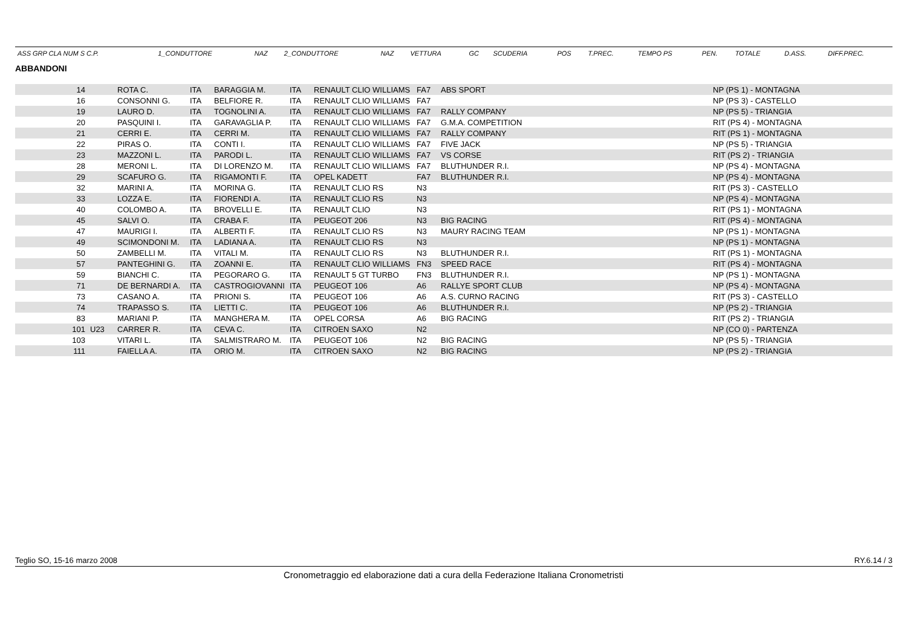| ASS GRP CLA NUM S C.P. | 1_CONDUTTORE | NAZ | 2_CONDUTTORE | NAZ | VETTURA | GC | SCUDERIA | POS | T.PREC. | TEMPO PS | PEN. | TOTALE | D.ASS. | DIFF.PREC. |
ABBANDONI
| 14 | | ROTA C. | ITA | BARAGGIA M. | ITA | RENAULT CLIO WILLIAMS | FA7 | ABS SPORT | NP (PS 1) - MONTAGNA |
| 16 | | CONSONNI G. | ITA | BELFIORE R. | ITA | RENAULT CLIO WILLIAMS | FA7 | | NP (PS 3) - CASTELLO |
| 19 | | LAURO D. | ITA | TOGNOLINI A. | ITA | RENAULT CLIO WILLIAMS | FA7 | RALLY COMPANY | NP (PS 5) - TRIANGIA |
| 20 | | PASQUINI I. | ITA | GARAVAGLIA P. | ITA | RENAULT CLIO WILLIAMS | FA7 | G.M.A. COMPETITION | RIT (PS 4) - MONTAGNA |
| 21 | | CERRI E. | ITA | CERRI M. | ITA | RENAULT CLIO WILLIAMS | FA7 | RALLY COMPANY | RIT (PS 1) - MONTAGNA |
| 22 | | PIRAS O. | ITA | CONTI I. | ITA | RENAULT CLIO WILLIAMS | FA7 | FIVE JACK | NP (PS 5) - TRIANGIA |
| 23 | | MAZZONI L. | ITA | PARODI L. | ITA | RENAULT CLIO WILLIAMS | FA7 | VS CORSE | RIT (PS 2) - TRIANGIA |
| 28 | | MERONI L. | ITA | DI LORENZO M. | ITA | RENAULT CLIO WILLIAMS | FA7 | BLUTHUNDER R.I. | NP (PS 4) - MONTAGNA |
| 29 | | SCAFURO G. | ITA | RIGAMONTI F. | ITA | OPEL KADETT | FA7 | BLUTHUNDER R.I. | NP (PS 4) - MONTAGNA |
| 32 | | MARINI A. | ITA | MORINA G. | ITA | RENAULT CLIO RS | N3 | | RIT (PS 3) - CASTELLO |
| 33 | | LOZZA E. | ITA | FIORENDI A. | ITA | RENAULT CLIO RS | N3 | | NP (PS 4) - MONTAGNA |
| 40 | | COLOMBO A. | ITA | BROVELLI E. | ITA | RENAULT CLIO | N3 | | RIT (PS 1) - MONTAGNA |
| 45 | | SALVI O. | ITA | CRABA F. | ITA | PEUGEOT 206 | N3 | BIG RACING | RIT (PS 4) - MONTAGNA |
| 47 | | MAURIGI I. | ITA | ALBERTI F. | ITA | RENAULT CLIO RS | N3 | MAURY RACING TEAM | NP (PS 1) - MONTAGNA |
| 49 | | SCIMONDONI M. | ITA | LADIANA A. | ITA | RENAULT CLIO RS | N3 | | NP (PS 1) - MONTAGNA |
| 50 | | ZAMBELLI M. | ITA | VITALI M. | ITA | RENAULT CLIO RS | N3 | BLUTHUNDER R.I. | RIT (PS 1) - MONTAGNA |
| 57 | | PANTEGHINI G. | ITA | ZOANNI E. | ITA | RENAULT CLIO WILLIAMS | FN3 | SPEED RACE | RIT (PS 4) - MONTAGNA |
| 59 | | BIANCHI C. | ITA | PEGORARO G. | ITA | RENAULT 5 GT TURBO | FN3 | BLUTHUNDER R.I. | NP (PS 1) - MONTAGNA |
| 71 | | DE BERNARDI A. | ITA | CASTROGIOVANNI | ITA | PEUGEOT 106 | A6 | RALLYE SPORT CLUB | NP (PS 4) - MONTAGNA |
| 73 | | CASANO A. | ITA | PRIONI S. | ITA | PEUGEOT 106 | A6 | A.S. CURNO RACING | RIT (PS 3) - CASTELLO |
| 74 | | TRAPASSO S. | ITA | LIETTI C. | ITA | PEUGEOT 106 | A6 | BLUTHUNDER R.I. | NP (PS 2) - TRIANGIA |
| 83 | | MARIANI P. | ITA | MANGHERA M. | ITA | OPEL CORSA | A6 | BIG RACING | RIT (PS 2) - TRIANGIA |
| 101 | U23 | CARRER R. | ITA | CEVA C. | ITA | CITROEN SAXO | N2 | | NP (CO 0) - PARTENZA |
| 103 | | VITARI L. | ITA | SALMISTRARO M. | ITA | PEUGEOT 106 | N2 | BIG RACING | NP (PS 5) - TRIANGIA |
| 111 | | FAIELLA A. | ITA | ORIO M. | ITA | CITROEN SAXO | N2 | BIG RACING | NP (PS 2) - TRIANGIA |
Teglio SO, 15-16 marzo 2008 RY.6.14 / 3
Cronometraggio ed elaborazione dati a cura della Federazione Italiana Cronometristi